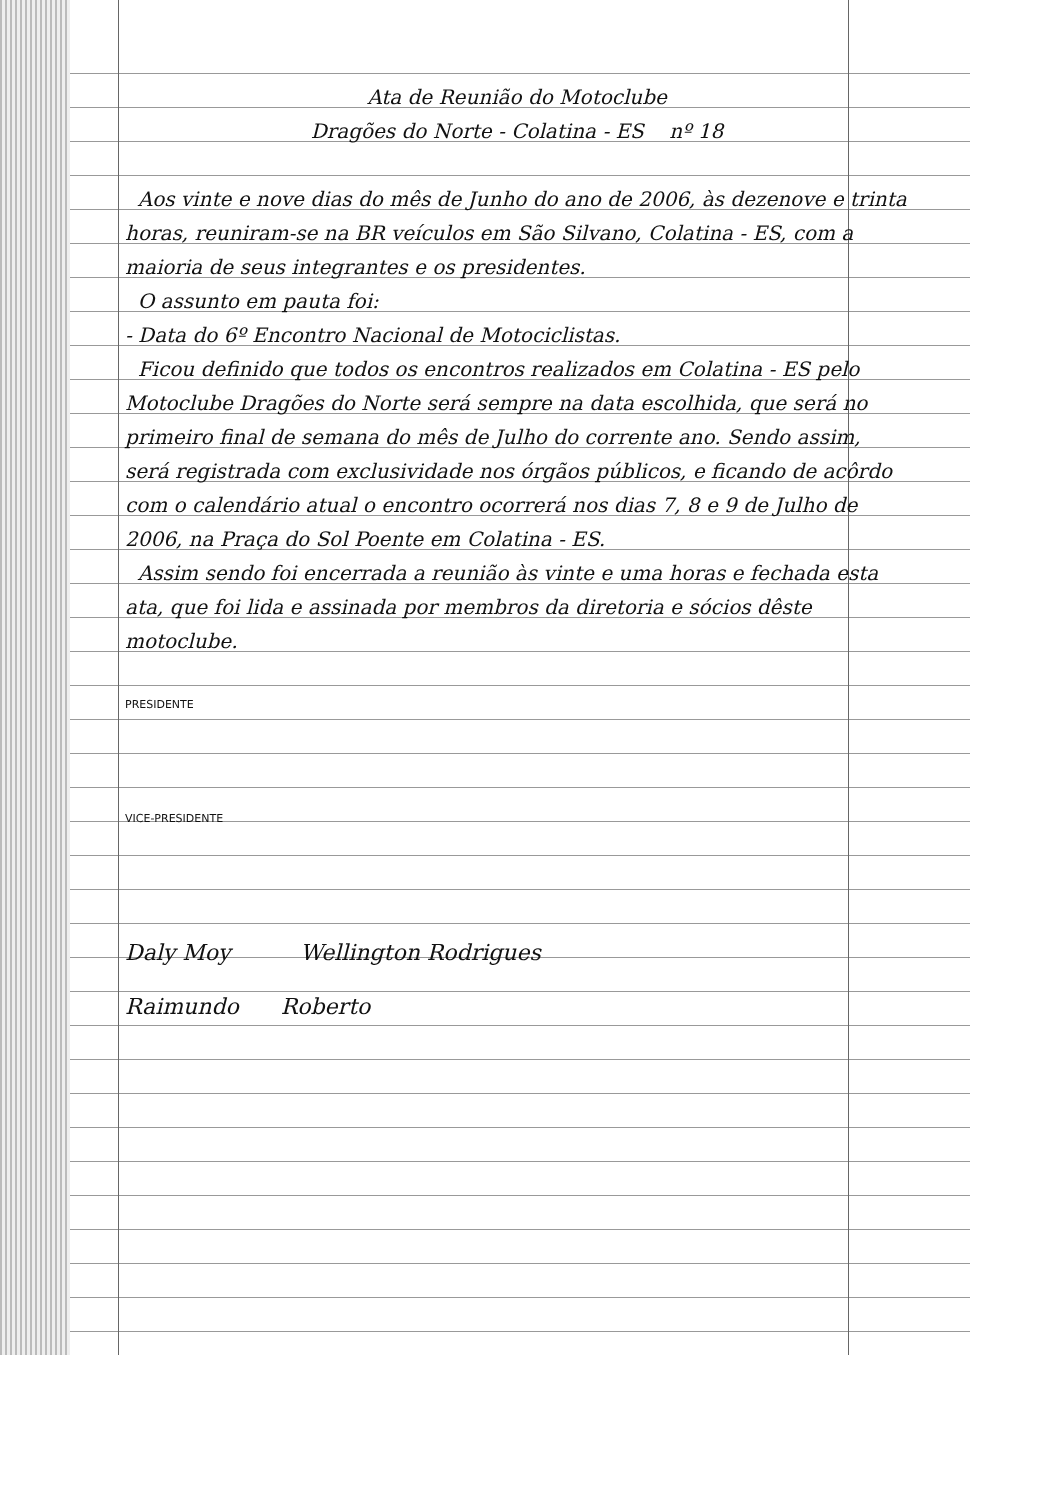Ata de Reunião do Motoclube
Dragões do Norte - Colatina - ES nº 18
Aos vinte e nove dias do mês de Junho do ano de 2006, às dezenove e trinta horas, reuniram-se na BR veículos em São Silvano, Colatina - ES, com a maioria de seus integrantes e os presidentes.
O assunto em pauta foi:
- Data do 6º Encontro Nacional de Motociclistas.
Ficou definido que todos os encontros realizados em Colatina - ES pelo Motoclube Dragões do Norte será sempre na data escolhida, que será no primeiro final de semana do mês de Julho do corrente ano. Sendo assim, será registrada com exclusividade nos órgãos públicos, e ficando de acôrdo com o calendário atual o encontro ocorrerá nos dias 7, 8 e 9 de Julho de 2006, na Praça do Sol Poente em Colatina - ES.
Assim sendo foi encerrada a reunião às vinte e uma horas e fechada esta ata, que foi lida e assinada por membros da diretoria e sócios dêste motoclube.
PRESIDENTE
VICE-PRESIDENTE
Daly Moy Wellington Rodrigues
Raimundo Roberto